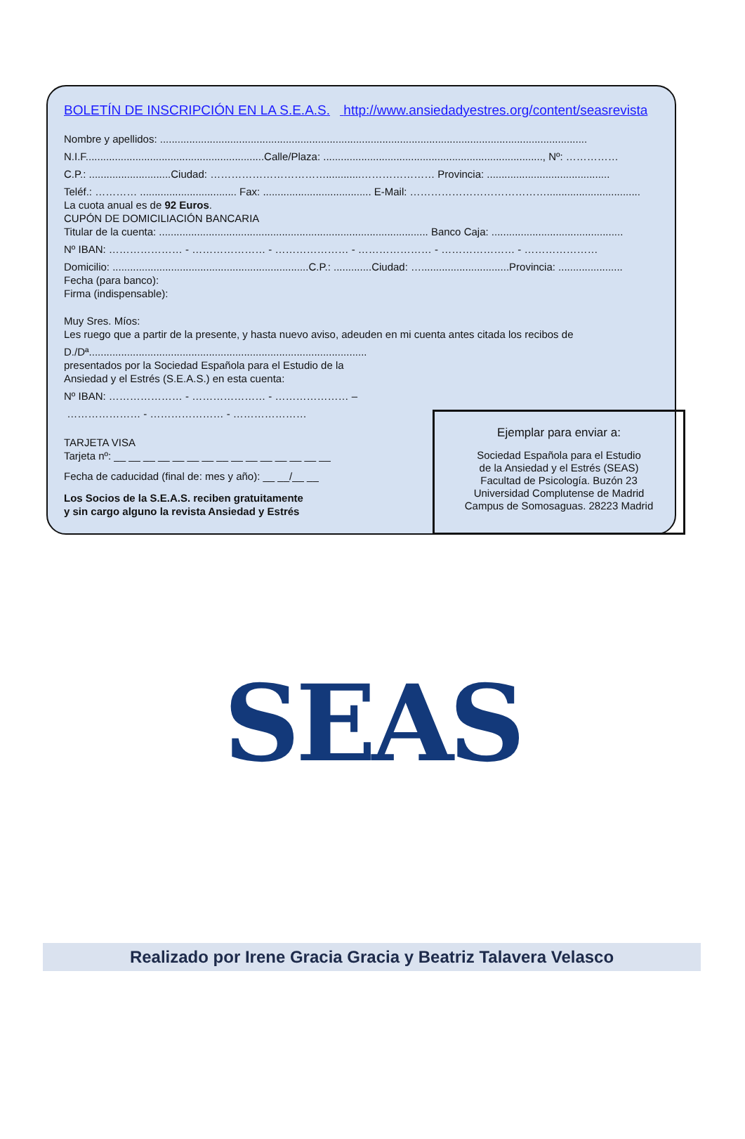BOLETÍN DE INSCRIPCIÓN EN LA S.E.A.S. http://www.ansiedadyestres.org/content/seasrevista
Nombre y apellidos: ..................................................................................................................................................
N.I.F.............................................................Calle/Plaza: ..........................................................................., Nº: ……………
C.P.: ............................Ciudad: ……………………………............………………… Provincia: ..........................................
Teléf.: ………… ................................. Fax: ..................................... E-Mail: …………………………………................................
La cuota anual es de 92 Euros.
CUPÓN DE DOMICILIACIÓN BANCARIA
Titular de la cuenta: ............................................................................................ Banco Caja: .............................................
Nº IBAN: ………………… - ………………… - ………………… - ………………… - ………………… - …………………
Domicilio: ...................................................................C.P.: .............Ciudad: …..............................Provincia: ......................
Fecha (para banco):
Firma (indispensable):
Muy Sres. Míos:
Les ruego que a partir de la presente, y hasta nuevo aviso, adeuden en mi cuenta antes citada los recibos de
D./Dª...............................................................................................
presentados por la Sociedad Española para el Estudio de la
Ansiedad y el Estrés (S.E.A.S.) en esta cuenta:
Nº IBAN: ………………… - ………………… - ………………… –
………………… - ………………… - …………………
TARJETA VISA
Tarjeta nº: __ __ __ __ __ __ __ __ __ __ __ __ __ __ __
Fecha de caducidad (final de: mes y año): __ __/__ __
Los Socios de la S.E.A.S. reciben gratuitamente
y sin cargo alguno la revista Ansiedad y Estrés
Ejemplar para enviar a:
Sociedad Española para el Estudio
de la Ansiedad y el Estrés (SEAS)
Facultad de Psicología. Buzón 23
Universidad Complutense de Madrid
Campus de Somosaguas. 28223 Madrid
SEAS
Realizado por Irene Gracia Gracia y Beatriz Talavera Velasco